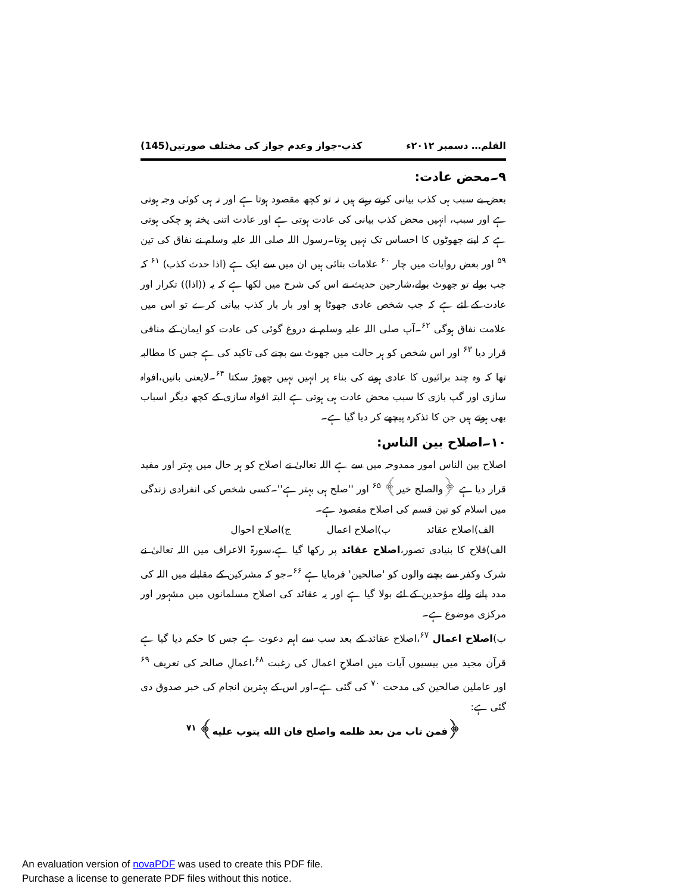القلم… دسمبر ۲۰۱۲ء کذب-جواز وعدم جواز کی مختلف صورتیں(145)
۹۔محض عادت:
بعض بے سبب ہی کذب بیانی کرتے رہتے ہیں نہ تو کچھ مقصود ہوتا ہے اور نہ ہی کوئی وجہ ہوتی ہے اور سبب، انہیں محض کذب بیانی کی عادت ہوتی ہے اور عادت اتنی پختہ ہو چکی ہوتی ہے کہ اپنے جھوٹوں کا احساس تک نہیں ہوتا۔رسول اللہ صلی اللہ علیہ وسلم نے نفاق کی تین <sup>۵۹</sup> اور بعض روایات میں چار <sup>۶۰</sup> علامات بتائی ہیں ان میں سے ایک ہے (اذا حدث کذب) <sup>۶۱</sup> کہ جب بولے تو جھوٹ بولے،شارحین حدیث نے اس کی شرح میں لکھا ہے کہ یہ ((اذا)) تکرار اور عادت کے لئے ہے کہ جب شخص عادی جھوٹا ہو اور بار بار کذب بیانی کرے تو اس میں علامت نفاق ہوگی <sup>۶۲</sup>۔آپ صلی اللہ علیہ وسلم نے دروغ گوئی کی عادت کو ایمان کے منافی قرار دیا <sup>۶۳</sup> اور اس شخص کو ہر حالت میں جھوٹ سے بچنے کی تاکید کی ہے جس کا مطالبہ تھا کہ وہ چند برائیوں کا عادی ہونے کی بناء پر انہیں نہیں چھوڑ سکتا <sup>۶۴</sup>۔لایعنی باتیں،افواہ سازی اور گپ بازی کا سبب محض عادت ہی ہوتی ہے البتہ افواہ سازی کے کچھ دیگر اسباب بھی ہوتے ہیں جن کا تذکرہ پیچھے کر دیا گیا ہے۔
۱۰۔اصلاح بین الناس:
اصلاح بین الناس امور ممدوحہ میں سے ہے اللہ تعالیٰ نے اصلاح کو ہر حال میں بہتر اور مفید قرار دیا ہے ﴿والصلح خیر﴾ <sup>۶۵</sup> اور ''صلح ہی بہتر ہے''۔کسی شخص کی انفرادی زندگی میں اسلام کو تین قسم کی اصلاح مقصود ہے۔
الف)اصلاح عقائد ب)اصلاح اعمال ج)اصلاح احوال
الف)فلاح کا بنیادی تصور،اصلاح عقائد پر رکھا گیا ہے،سورۃ الاعراف میں اللہ تعالیٰ نے شرک وکفر سے بچنے والوں کو 'صالحین' فرمایا ہے <sup>۶۶</sup>۔جو کہ مشرکین کے مقابلے میں اللہ کی مدد پانے والے مؤحدین کے لئے بولا گیا ہے اور یہ عقائد کی اصلاح مسلمانوں میں مشہور اور مرکزی موضوع ہے۔
ب)اصلاح اعمال <sup>۶۷</sup>،اصلاح عقائد کے بعد سب سے اہم دعوت ہے جس کا حکم دیا گیا ہے قرآن مجید میں بیسیوں آیات میں اصلاحِ اعمال کی رغبت <sup>۶۸</sup>،اعمالِ صالحہ کی تعریف <sup>۶۹</sup> اور عاملین صالحین کی مدحت <sup>۷۰</sup> کی گئی ہے۔اور اس کے بہترین انجام کی خبر صدوق دی گئی ہے:
﴿فمن تاب من بعد ظلمه واصلح فان الله يتوب عليه﴾ <sup>۷۱</sup>
An evaluation version of novaPDF was used to create this PDF file.
Purchase a license to generate PDF files without this notice.